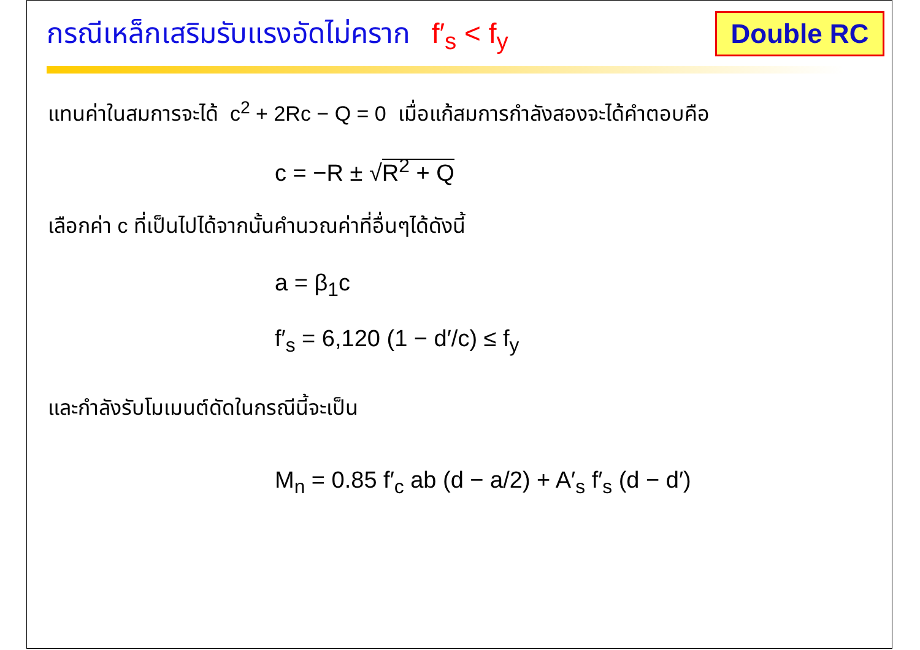กรณีเหล็กเสริมรับแรงอัดไม่คราก f′<sub>s</sub> < f<sub>y</sub>
Double RC
แทนค่าในสมการจะได้ c<sup>2</sup> + 2Rc − Q = 0 เมื่อแก้สมการกำลังสองจะได้คำตอบคือ
c = −R ± √R<sup>2</sup> + Q
เลือกค่า c ที่เป็นไปได้จากนั้นคำนวณค่าที่อื่นๆได้ดังนี้
a = β<sub>1</sub>c
f′<sub>s</sub> = 6,120 (1 − d′/c) ≤ f<sub>y</sub>
และกำลังรับโมเมนต์ดัดในกรณีนี้จะเป็น
M<sub>n</sub> = 0.85 f′<sub>c</sub> ab (d − a/2) + A′<sub>s</sub> f′<sub>s</sub> (d − d′)